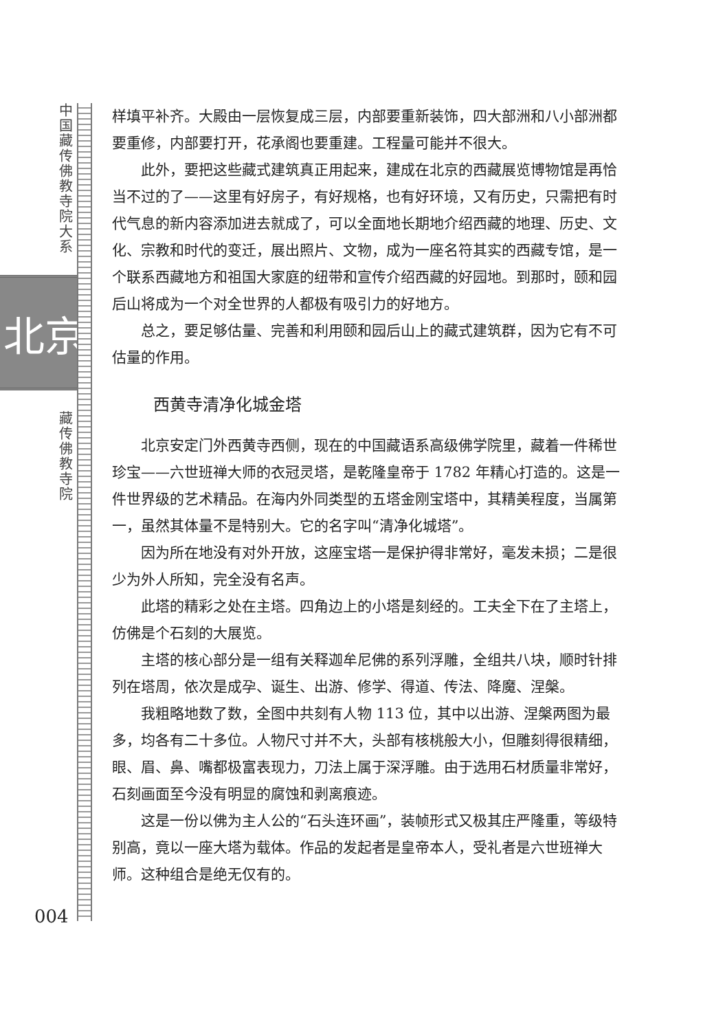中国藏传佛教寺院大系
北京
藏传佛教寺院
004
样填平补齐。大殿由一层恢复成三层，内部要重新装饰，四大部洲和八小部洲都要重修，内部要打开，花承阁也要重建。工程量可能并不很大。
此外，要把这些藏式建筑真正用起来，建成在北京的西藏展览博物馆是再恰当不过的了——这里有好房子，有好规格，也有好环境，又有历史，只需把有时代气息的新内容添加进去就成了，可以全面地长期地介绍西藏的地理、历史、文化、宗教和时代的变迁，展出照片、文物，成为一座名符其实的西藏专馆，是一个联系西藏地方和祖国大家庭的纽带和宣传介绍西藏的好园地。到那时，颐和园后山将成为一个对全世界的人都极有吸引力的好地方。
总之，要足够估量、完善和利用颐和园后山上的藏式建筑群，因为它有不可估量的作用。
西黄寺清净化城金塔
北京安定门外西黄寺西侧，现在的中国藏语系高级佛学院里，藏着一件稀世珍宝——六世班禅大师的衣冠灵塔，是乾隆皇帝于 1782 年精心打造的。这是一件世界级的艺术精品。在海内外同类型的五塔金刚宝塔中，其精美程度，当属第一，虽然其体量不是特别大。它的名字叫“清净化城塔”。
因为所在地没有对外开放，这座宝塔一是保护得非常好，毫发未损；二是很少为外人所知，完全没有名声。
此塔的精彩之处在主塔。四角边上的小塔是刻经的。工夫全下在了主塔上，仿佛是个石刻的大展览。
主塔的核心部分是一组有关释迦牟尼佛的系列浮雕，全组共八块，顺时针排列在塔周，依次是成孕、诞生、出游、修学、得道、传法、降魔、涅槃。
我粗略地数了数，全图中共刻有人物 113 位，其中以出游、涅槃两图为最多，均各有二十多位。人物尺寸并不大，头部有核桃般大小，但雕刻得很精细，眼、眉、鼻、嘴都极富表现力，刀法上属于深浮雕。由于选用石材质量非常好，石刻画面至今没有明显的腐蚀和剥离痕迹。
这是一份以佛为主人公的“石头连环画”，装帧形式又极其庄严隆重，等级特别高，竟以一座大塔为载体。作品的发起者是皇帝本人，受礼者是六世班禅大师。这种组合是绝无仅有的。